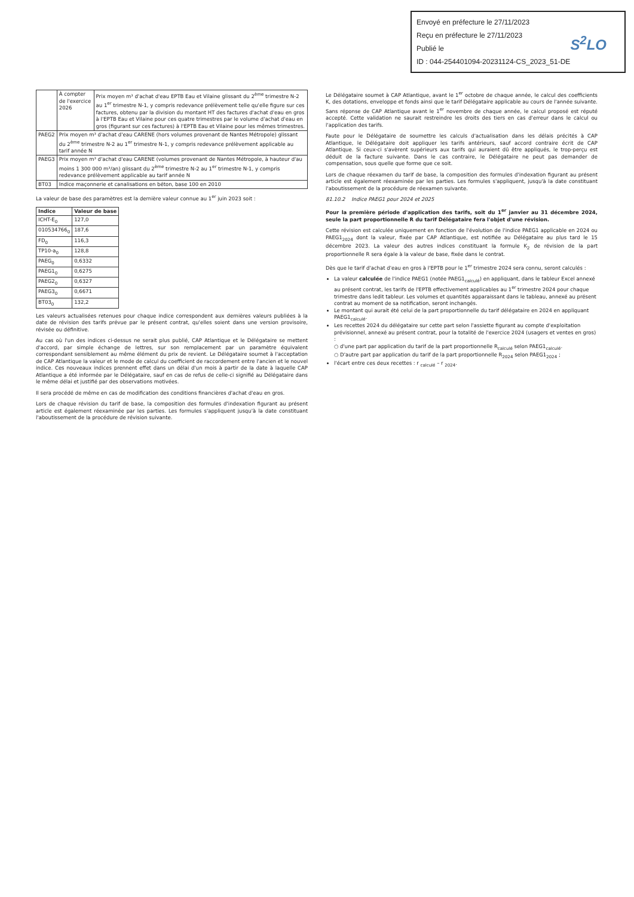Envoyé en préfecture le 27/11/2023
Reçu en préfecture le 27/11/2023
Publié le
ID : 044-254401094-20231124-CS_2023_51-DE
S<sup>2</sup>LO
| | À compter de l'exercice 2026 | Prix moyen m³ d'achat d'eau EPTB Eau et Vilaine glissant du 2<sup>ème</sup> trimestre N-2 au 1<sup>er</sup> trimestre N-1, y compris redevance prélèvement telle qu'elle figure sur ces factures, obtenu par la division du montant HT des factures d'achat d'eau en gros à l'EPTB Eau et Vilaine pour ces quatre trimestres par le volume d'achat d'eau en gros (figurant sur ces factures) à l'EPTB Eau et Vilaine pour les mêmes trimestres. |
| PAEG2 | Prix moyen m³ d'achat d'eau CARENE (hors volumes provenant de Nantes Métropole) glissant du 2<sup>ème</sup> trimestre N-2 au 1<sup>er</sup> trimestre N-1, y compris redevance prélèvement applicable au tarif année N | |
| PAEG3 | Prix moyen m³ d'achat d'eau CARENE (volumes provenant de Nantes Métropole, à hauteur d'au moins 1 300 000 m³/an) glissant du 2<sup>ème</sup> trimestre N-2 au 1<sup>er</sup> trimestre N-1, y compris redevance prélèvement applicable au tarif année N | |
| BT03 | Indice maçonnerie et canalisations en béton, base 100 en 2010 | |
La valeur de base des paramètres est la dernière valeur connue au 1<sup>er</sup> juin 2023 soit :
| Indice | Valeur de base |
| --- | --- |
| ICHT-E<sub>0</sub> | 127,0 |
| 010534766<sub>0</sub> | 187,6 |
| FD<sub>0</sub> | 116,3 |
| TP10-a<sub>0</sub> | 128,8 |
| PAEG<sub>0</sub> | 0,6332 |
| PAEG1<sub>0</sub> | 0,6275 |
| PAEG2<sub>0</sub> | 0,6327 |
| PAEG3<sub>0</sub> | 0,6671 |
| BT03<sub>0</sub> | 132,2 |
Les valeurs actualisées retenues pour chaque indice correspondent aux dernières valeurs publiées à la date de révision des tarifs prévue par le présent contrat, qu'elles soient dans une version provisoire, révisée ou définitive.
Au cas où l'un des indices ci-dessus ne serait plus publié, CAP Atlantique et le Délégataire se mettent d'accord, par simple échange de lettres, sur son remplacement par un paramètre équivalent correspondant sensiblement au même élément du prix de revient. Le Délégataire soumet à l'acceptation de CAP Atlantique la valeur et le mode de calcul du coefficient de raccordement entre l'ancien et le nouvel indice. Ces nouveaux indices prennent effet dans un délai d'un mois à partir de la date à laquelle CAP Atlantique a été informée par le Délégataire, sauf en cas de refus de celle-ci signifié au Délégataire dans le même délai et justifié par des observations motivées.
Il sera procédé de même en cas de modification des conditions financières d'achat d'eau en gros.
Lors de chaque révision du tarif de base, la composition des formules d'indexation figurant au présent article est également réexaminée par les parties. Les formules s'appliquent jusqu'à la date constituant l'aboutissement de la procédure de révision suivante.
Le Délégataire soumet à CAP Atlantique, avant le 1<sup>er</sup> octobre de chaque année, le calcul des coefficients K, des dotations, enveloppe et fonds ainsi que le tarif Délégataire applicable au cours de l'année suivante. Sans réponse de CAP Atlantique avant le 1<sup>er</sup> novembre de chaque année, le calcul proposé est réputé accepté. Cette validation ne saurait restreindre les droits des tiers en cas d'erreur dans le calcul ou l'application des tarifs.
Faute pour le Délégataire de soumettre les calculs d'actualisation dans les délais précités à CAP Atlantique, le Délégataire doit appliquer les tarifs antérieurs, sauf accord contraire écrit de CAP Atlantique. Si ceux-ci s'avèrent supérieurs aux tarifs qui auraient dû être appliqués, le trop-perçu est déduit de la facture suivante. Dans le cas contraire, le Délégataire ne peut pas demander de compensation, sous quelle que forme que ce soit.
Lors de chaque réexamen du tarif de base, la composition des formules d'indexation figurant au présent article est également réexaminée par les parties. Les formules s'appliquent, jusqu'à la date constituant l'aboutissement de la procédure de réexamen suivante.
81.10.2 Indice PAEG1 pour 2024 et 2025
Pour la première période d'application des tarifs, soit du 1<sup>er</sup> janvier au 31 décembre 2024, seule la part proportionnelle R du tarif Délégataire fera l'objet d'une révision.
Cette révision est calculée uniquement en fonction de l'évolution de l'indice PAEG1 applicable en 2024 ou PAEG1<sub>2024</sub> dont la valeur, fixée par CAP Atlantique, est notifiée au Délégataire au plus tard le 15 décembre 2023. La valeur des autres indices constituant la formule K<sub>2</sub> de révision de la part proportionnelle R sera égale à la valeur de base, fixée dans le contrat.
Dès que le tarif d'achat d'eau en gros à l'EPTB pour le 1<sup>er</sup> trimestre 2024 sera connu, seront calculés :
La valeur calculée de l'indice PAEG1 (notée PAEG1<sub>calculé</sub>) en appliquant, dans le tableur Excel annexé au présent contrat, les tarifs de l'EPTB effectivement applicables au 1<sup>er</sup> trimestre 2024 pour chaque trimestre dans ledit tableur. Les volumes et quantités apparaissant dans le tableau, annexé au présent contrat au moment de sa notification, seront inchangés.
Le montant qui aurait été celui de la part proportionnelle du tarif délégataire en 2024 en appliquant PAEG1<sub>calculé</sub>.
Les recettes 2024 du délégataire sur cette part selon l'assiette figurant au compte d'exploitation prévisionnel, annexé au présent contrat, pour la totalité de l'exercice 2024 (usagers et ventes en gros) :
○ d'une part par application du tarif de la part proportionnelle R<sub>calculé</sub> selon PAEG1<sub>calculé</sub>.
○ D'autre part par application du tarif de la part proportionnelle R<sub>2024</sub> selon PAEG1<sub>2024</sub> ;
l'écart entre ces deux recettes : r <sub>calculé</sub> – r <sub>2024</sub>.